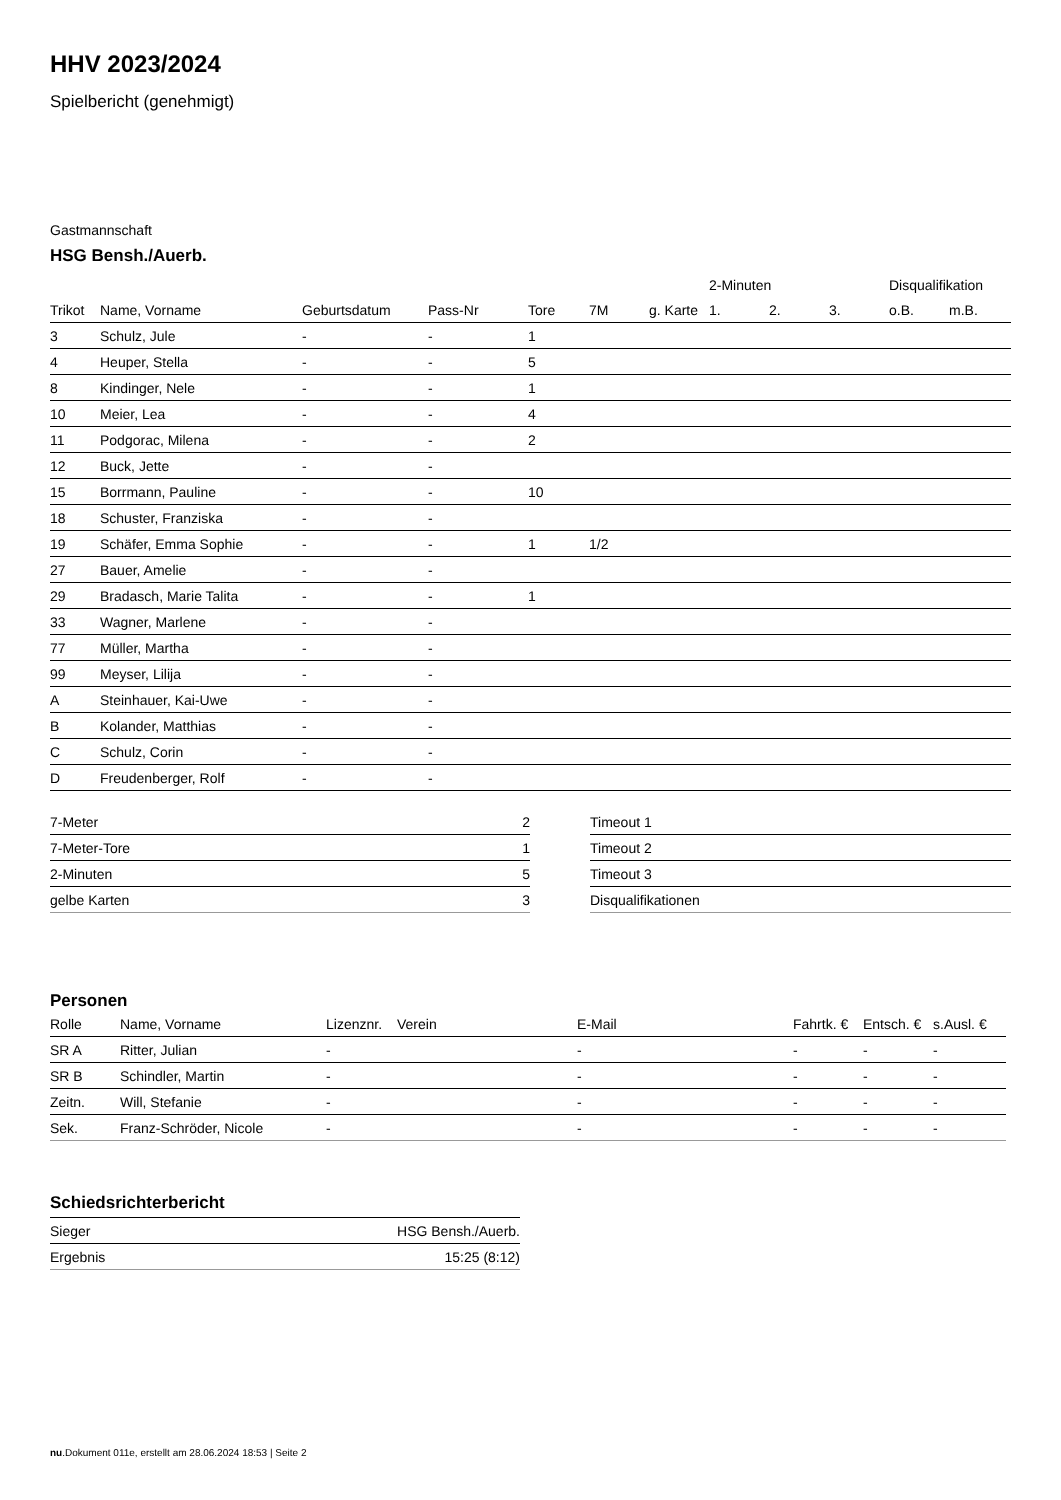HHV 2023/2024
Spielbericht (genehmigt)
Gastmannschaft
HSG Bensh./Auerb.
| | | | | | | | 2-Minuten | | | Disqualifikation | |
| --- | --- | --- | --- | --- | --- | --- | --- | --- | --- | --- | --- |
| Trikot | Name, Vorname | Geburtsdatum | Pass-Nr | Tore | 7M | g. Karte | 1. | 2. | 3. | o.B. | m.B. |
| 3 | Schulz, Jule | - | - | 1 | | | | | | | |
| 4 | Heuper, Stella | - | - | 5 | | | | | | | |
| 8 | Kindinger, Nele | - | - | 1 | | | | | | | |
| 10 | Meier, Lea | - | - | 4 | | | | | | | |
| 11 | Podgorac, Milena | - | - | 2 | | | | | | | |
| 12 | Buck, Jette | - | - | | | | | | | | |
| 15 | Borrmann, Pauline | - | - | 10 | | | | | | | |
| 18 | Schuster, Franziska | - | - | | | | | | | | |
| 19 | Schäfer, Emma Sophie | - | - | 1 | 1/2 | | | | | | |
| 27 | Bauer, Amelie | - | - | | | | | | | | |
| 29 | Bradasch, Marie Talita | - | - | 1 | | | | | | | |
| 33 | Wagner, Marlene | - | - | | | | | | | | |
| 77 | Müller, Martha | - | - | | | | | | | | |
| 99 | Meyser, Lilija | - | - | | | | | | | | |
| A | Steinhauer, Kai-Uwe | - | - | | | | | | | | |
| B | Kolander, Matthias | - | - | | | | | | | | |
| C | Schulz, Corin | - | - | | | | | | | | |
| D | Freudenberger, Rolf | - | - | | | | | | | | |
| 7-Meter | 2 |
| 7-Meter-Tore | 1 |
| 2-Minuten | 5 |
| gelbe Karten | 3 |
| Timeout 1 |
| Timeout 2 |
| Timeout 3 |
| Disqualifikationen |
Personen
| Rolle | Name, Vorname | Lizenznr. | Verein | E-Mail | Fahrtk. € | Entsch. € | s.Ausl. € |
| --- | --- | --- | --- | --- | --- | --- | --- |
| SR A | Ritter, Julian | - | | - | - | - | - |
| SR B | Schindler, Martin | - | | - | - | - | - |
| Zeitn. | Will, Stefanie | - | | - | - | - | - |
| Sek. | Franz-Schröder, Nicole | - | | - | - | - | - |
Schiedsrichterbericht
| Sieger | HSG Bensh./Auerb. |
| Ergebnis | 15:25 (8:12) |
nu.Dokument 011e, erstellt am 28.06.2024 18:53 | Seite 2